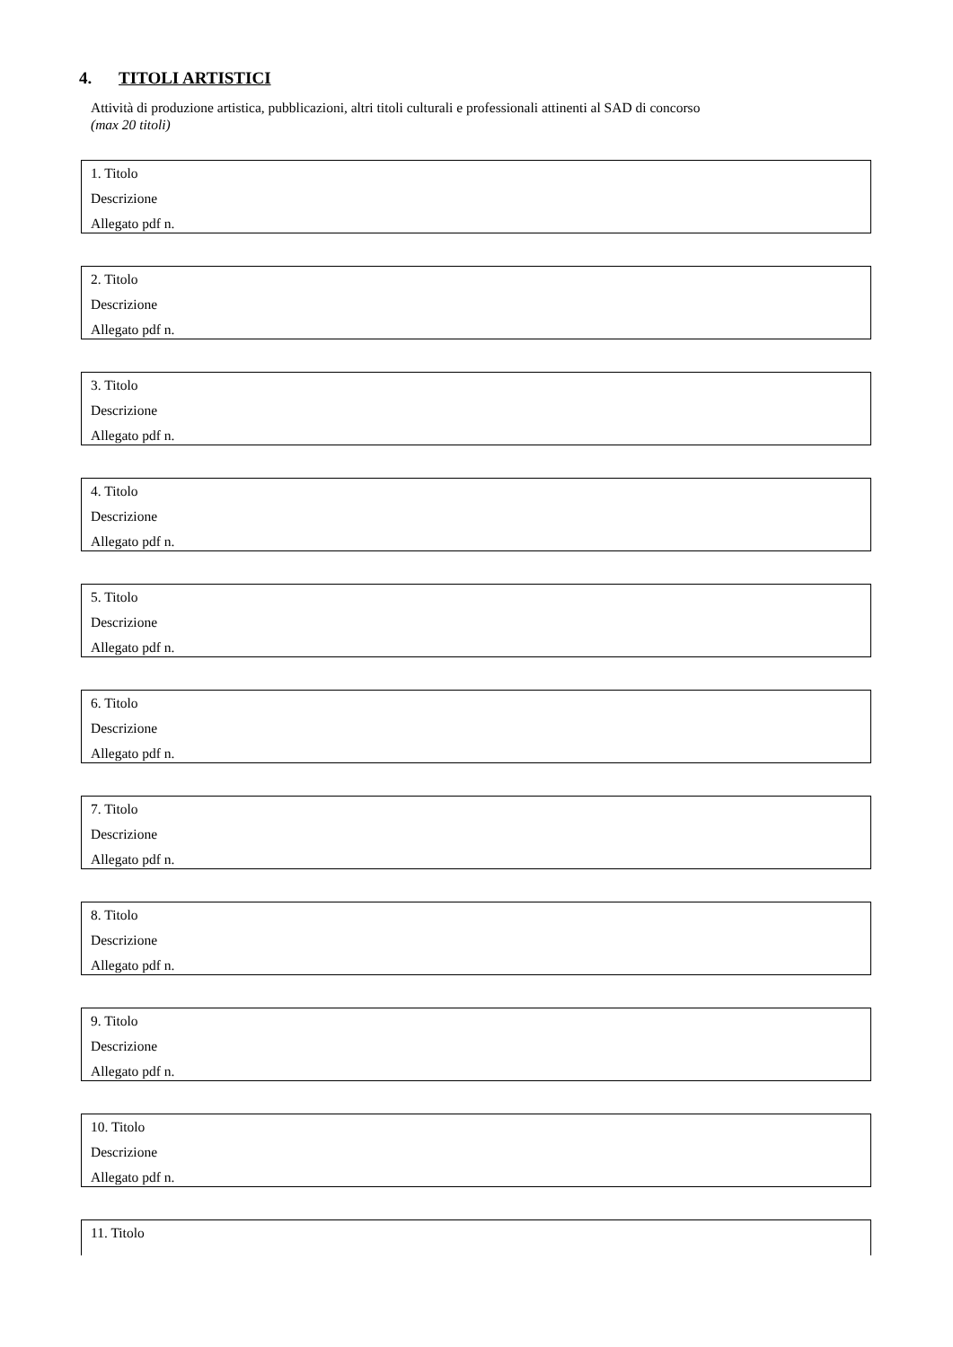4. TITOLI ARTISTICI
Attività di produzione artistica, pubblicazioni, altri titoli culturali e professionali attinenti al SAD di concorso
(max 20 titoli)
1. Titolo
Descrizione
Allegato pdf n.
2. Titolo
Descrizione
Allegato pdf n.
3. Titolo
Descrizione
Allegato pdf n.
4. Titolo
Descrizione
Allegato pdf n.
5. Titolo
Descrizione
Allegato pdf n.
6. Titolo
Descrizione
Allegato pdf n.
7. Titolo
Descrizione
Allegato pdf n.
8. Titolo
Descrizione
Allegato pdf n.
9. Titolo
Descrizione
Allegato pdf n.
10. Titolo
Descrizione
Allegato pdf n.
11. Titolo